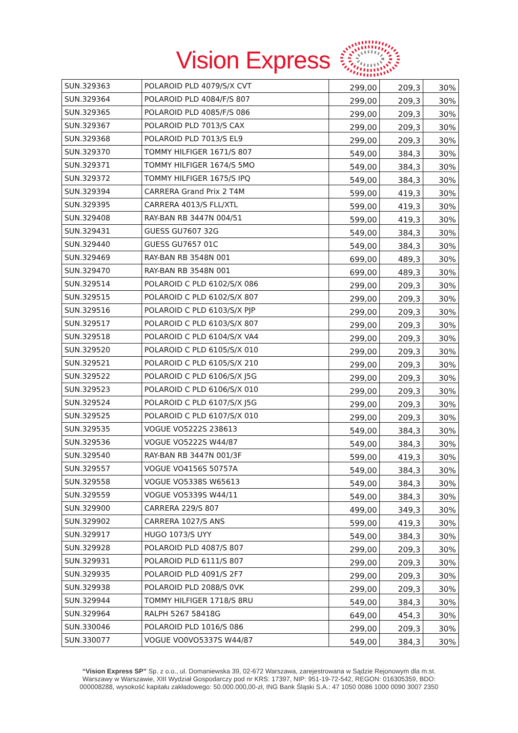Vision Express
| SUN.329363 | POLAROID PLD 4079/S/X CVT | 299,00 | 209,3 | 30% |
| SUN.329364 | POLAROID PLD 4084/F/S 807 | 299,00 | 209,3 | 30% |
| SUN.329365 | POLAROID PLD 4085/F/S 086 | 299,00 | 209,3 | 30% |
| SUN.329367 | POLAROID PLD 7013/S CAX | 299,00 | 209,3 | 30% |
| SUN.329368 | POLAROID PLD 7013/S EL9 | 299,00 | 209,3 | 30% |
| SUN.329370 | TOMMY HILFIGER 1671/S 807 | 549,00 | 384,3 | 30% |
| SUN.329371 | TOMMY HILFIGER 1674/S 5MO | 549,00 | 384,3 | 30% |
| SUN.329372 | TOMMY HILFIGER 1675/S IPQ | 549,00 | 384,3 | 30% |
| SUN.329394 | CARRERA Grand Prix 2 T4M | 599,00 | 419,3 | 30% |
| SUN.329395 | CARRERA 4013/S FLL/XTL | 599,00 | 419,3 | 30% |
| SUN.329408 | RAY-BAN RB 3447N 004/51 | 599,00 | 419,3 | 30% |
| SUN.329431 | GUESS GU7607 32G | 549,00 | 384,3 | 30% |
| SUN.329440 | GUESS GU7657 01C | 549,00 | 384,3 | 30% |
| SUN.329469 | RAY-BAN RB 3548N 001 | 699,00 | 489,3 | 30% |
| SUN.329470 | RAY-BAN RB 3548N 001 | 699,00 | 489,3 | 30% |
| SUN.329514 | POLAROID C PLD 6102/S/X 086 | 299,00 | 209,3 | 30% |
| SUN.329515 | POLAROID C PLD 6102/S/X 807 | 299,00 | 209,3 | 30% |
| SUN.329516 | POLAROID C PLD 6103/S/X PJP | 299,00 | 209,3 | 30% |
| SUN.329517 | POLAROID C PLD 6103/S/X 807 | 299,00 | 209,3 | 30% |
| SUN.329518 | POLAROID C PLD 6104/S/X VA4 | 299,00 | 209,3 | 30% |
| SUN.329520 | POLAROID C PLD 6105/S/X 010 | 299,00 | 209,3 | 30% |
| SUN.329521 | POLAROID C PLD 6105/S/X 210 | 299,00 | 209,3 | 30% |
| SUN.329522 | POLAROID C PLD 6106/S/X J5G | 299,00 | 209,3 | 30% |
| SUN.329523 | POLAROID C PLD 6106/S/X 010 | 299,00 | 209,3 | 30% |
| SUN.329524 | POLAROID C PLD 6107/S/X J5G | 299,00 | 209,3 | 30% |
| SUN.329525 | POLAROID C PLD 6107/S/X 010 | 299,00 | 209,3 | 30% |
| SUN.329535 | VOGUE VO5222S 238613 | 549,00 | 384,3 | 30% |
| SUN.329536 | VOGUE VO5222S W44/87 | 549,00 | 384,3 | 30% |
| SUN.329540 | RAY-BAN RB 3447N 001/3F | 599,00 | 419,3 | 30% |
| SUN.329557 | VOGUE VO4156S 50757A | 549,00 | 384,3 | 30% |
| SUN.329558 | VOGUE VO5338S W65613 | 549,00 | 384,3 | 30% |
| SUN.329559 | VOGUE VO5339S W44/11 | 549,00 | 384,3 | 30% |
| SUN.329900 | CARRERA 229/S 807 | 499,00 | 349,3 | 30% |
| SUN.329902 | CARRERA 1027/S ANS | 599,00 | 419,3 | 30% |
| SUN.329917 | HUGO 1073/S UYY | 549,00 | 384,3 | 30% |
| SUN.329928 | POLAROID PLD 4087/S 807 | 299,00 | 209,3 | 30% |
| SUN.329931 | POLAROID PLD 6111/S 807 | 299,00 | 209,3 | 30% |
| SUN.329935 | POLAROID PLD 4091/S 2F7 | 299,00 | 209,3 | 30% |
| SUN.329938 | POLAROID PLD 2088/S 0VK | 299,00 | 209,3 | 30% |
| SUN.329944 | TOMMY HILFIGER 1718/S 8RU | 549,00 | 384,3 | 30% |
| SUN.329964 | RALPH 5267 58418G | 649,00 | 454,3 | 30% |
| SUN.330046 | POLAROID PLD 1016/S 086 | 299,00 | 209,3 | 30% |
| SUN.330077 | VOGUE VO0VO5337S W44/87 | 549,00 | 384,3 | 30% |
“Vision Express SP” Sp. z o.o., ul. Domaniewska 39, 02-672 Warszawa, zarejestrowana w Sądzie Rejonowym dla m.st. Warszawy w Warszawie, XIII Wydział Gospodarczy pod nr KRS: 17397, NIP: 951-19-72-542, REGON: 016305359, BDO: 000008288, wysokość kapitału zakładowego: 50.000.000,00-zł, ING Bank Śląski S.A.: 47 1050 0086 1000 0090 3007 2350